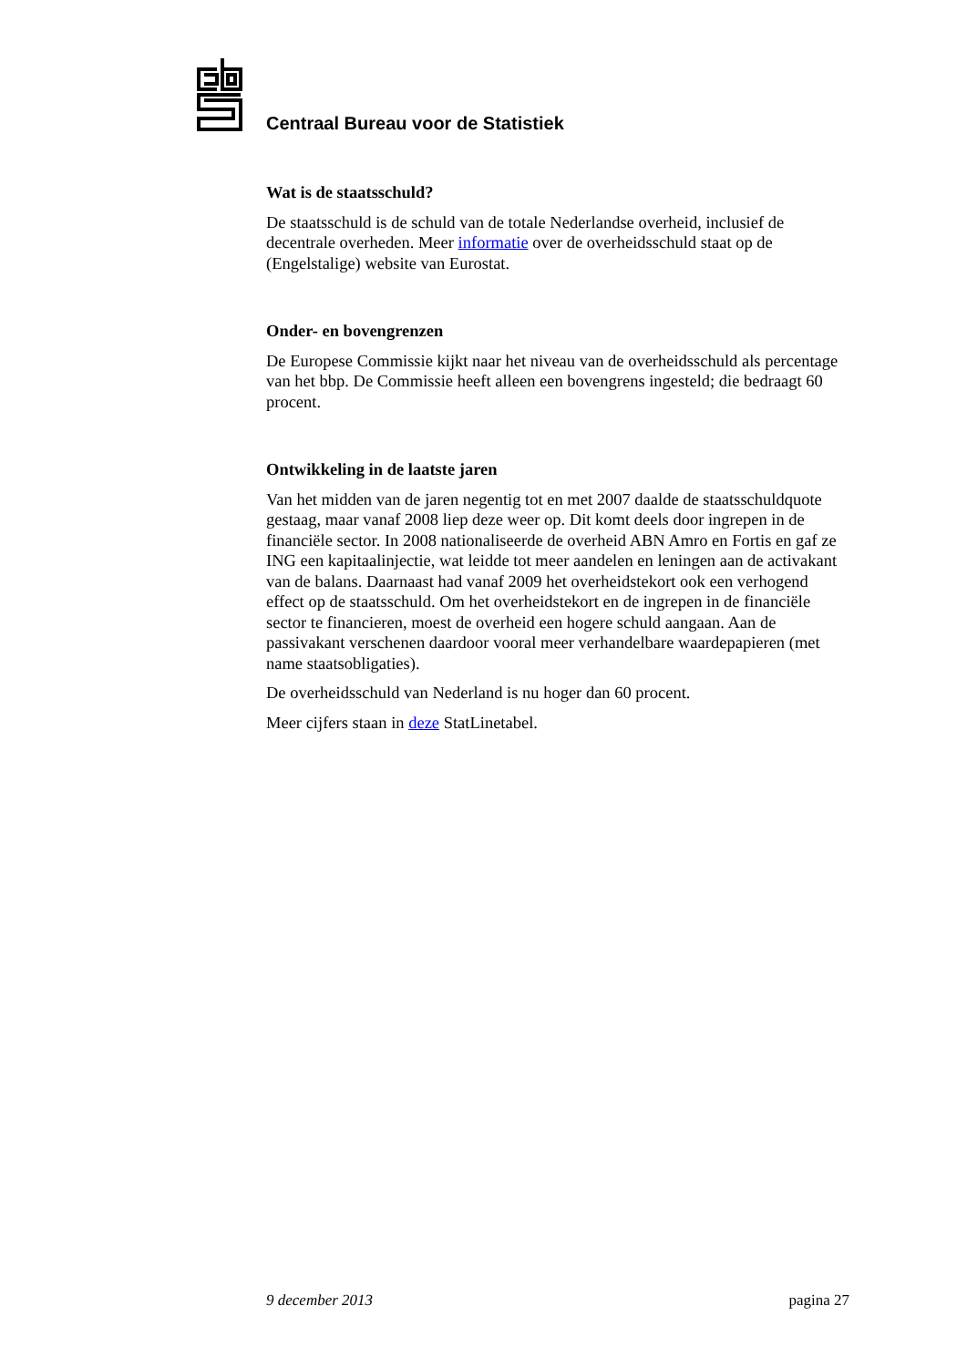Centraal Bureau voor de Statistiek
Wat is de staatsschuld?
De staatsschuld is de schuld van de totale Nederlandse overheid, inclusief de decentrale overheden. Meer informatie over de overheidsschuld staat op de (Engelstalige) website van Eurostat.
Onder- en bovengrenzen
De Europese Commissie kijkt naar het niveau van de overheidsschuld als percentage van het bbp. De Commissie heeft alleen een bovengrens ingesteld; die bedraagt 60 procent.
Ontwikkeling in de laatste jaren
Van het midden van de jaren negentig tot en met 2007 daalde de staatsschuldquote gestaag, maar vanaf 2008 liep deze weer op. Dit komt deels door ingrepen in de financiële sector. In 2008 nationaliseerde de overheid ABN Amro en Fortis en gaf ze ING een kapitaalinjectie, wat leidde tot meer aandelen en leningen aan de activakant van de balans. Daarnaast had vanaf 2009 het overheidstekort ook een verhogend effect op de staatsschuld. Om het overheidstekort en de ingrepen in de financiële sector te financieren, moest de overheid een hogere schuld aangaan. Aan de passivakant verschenen daardoor vooral meer verhandelbare waardepapieren (met name staatsobligaties).
De overheidsschuld van Nederland is nu hoger dan 60 procent.
Meer cijfers staan in deze StatLinetabel.
9 december 2013 pagina 27